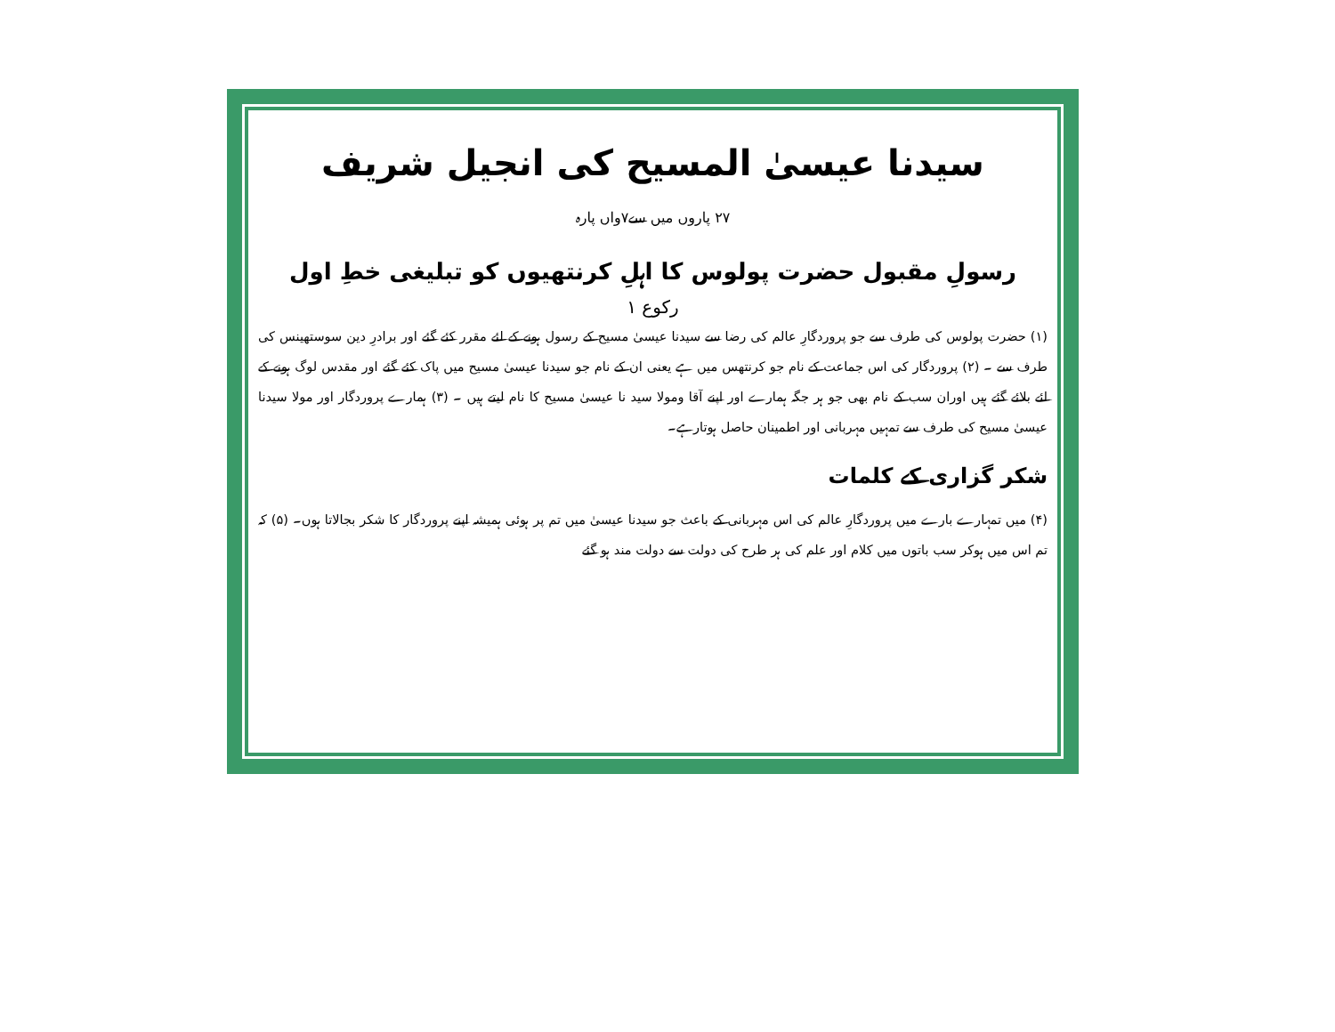سیدنا عیسیٰ المسیح کی انجیل شریف
۲۷ پاروں میں سے۷واں پارہ
رسولِ مقبول حضرت پولوس کا اہلِ کرنتھیوں کو تبلیغی خطِ اول
رکوع ۱
(۱) حضرت پولوس کی طرف سے جو پروردگارِ عالم کی رضا سے سیدنا عیسیٰ مسیح کے رسول ہونے کے لئے مقرر کئے گئے اور برادرِ دین سوستھینس کی طرف سے ۔ (۲) پروردگار کی اس جماعت کے نام جو کرنتھس میں ہے یعنی ان کے نام جو سیدنا عیسیٰ مسیح میں پاک کئے گئے اور مقدس لوگ ہونے کے لئے بلائے گئے ہیں اوران سب کے نام بھی جو ہر جگہ ہمارے اور اپنے آقا ومولا سید نا عیسیٰ مسیح کا نام لیتے ہیں ۔ (۳) ہمارے پروردگار اور مولا سیدنا عیسیٰ مسیح کی طرف سے تمہیں مہربانی اور اطمینان حاصل ہوتارہے۔
شکر گزاری کے کلمات
(۴) میں تمہارے بارے میں پروردگارِ عالم کی اس مہربانی کے باعث جو سیدنا عیسیٰ میں تم پر ہوئی ہمیشہ اپنے پروردگار کا شکر بجالاتا ہوں۔ (۵) کہ تم اس میں ہوکر سب باتوں میں کلام اور علم کی ہر طرح کی دولت سے دولت مند ہو گئے